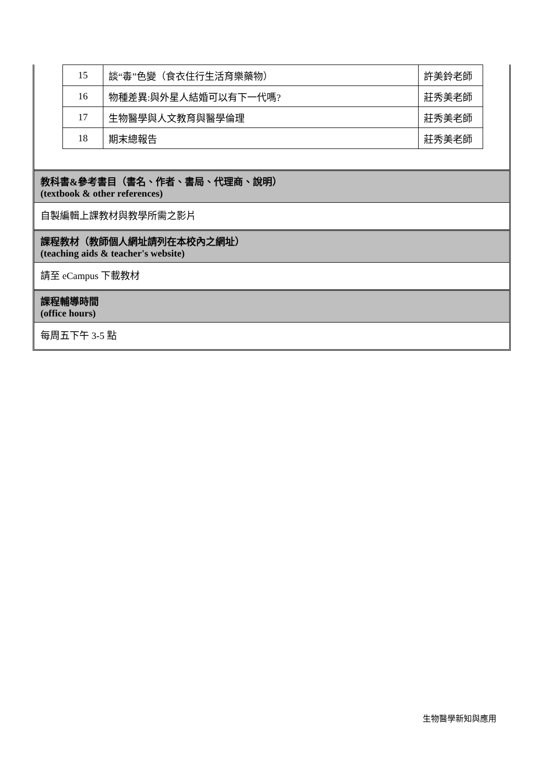| 15 | 談“毒”色變（食衣住行生活育樂藥物） | 許美鈴老師 |
| 16 | 物種差異:與外星人結婚可以有下一代嗎? | 莊秀美老師 |
| 17 | 生物醫學與人文教育與醫學倫理 | 莊秀美老師 |
| 18 | 期末總報告 | 莊秀美老師 |
教科書&參考書目（書名、作者、書局、代理商、說明）
(textbook & other references)
自製編輯上課教材與教學所需之影片
課程教材（教師個人網址請列在本校內之網址）
(teaching aids & teacher's website)
請至 eCampus 下載教材
課程輔導時間
(office hours)
每周五下午 3-5 點
生物醫學新知與應用